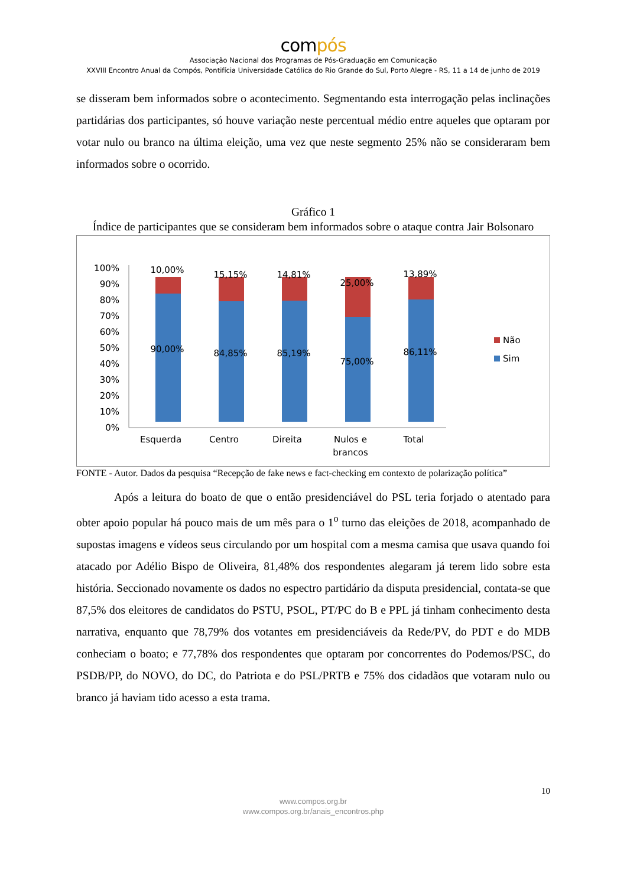compós
Associação Nacional dos Programas de Pós-Graduação em Comunicação
XXVIII Encontro Anual da Compós, Pontifícia Universidade Católica do Rio Grande do Sul, Porto Alegre - RS, 11 a 14 de junho de 2019
se disseram bem informados sobre o acontecimento. Segmentando esta interrogação pelas inclinações partidárias dos participantes, só houve variação neste percentual médio entre aqueles que optaram por votar nulo ou branco na última eleição, uma vez que neste segmento 25% não se consideraram bem informados sobre o ocorrido.
Gráfico 1
Índice de participantes que se consideram bem informados sobre o ataque contra Jair Bolsonaro
0%
10%
20%
30%
40%
50%
60%
70%
80%
90%
100%
10,00%
90,00%
15,15%
84,85%
14,81%
85,19%
25,00%
75,00%
13,89%
86,11%
Esquerda
Centro
Direita
Nulos e
brancos
Total
Não
Sim
FONTE - Autor. Dados da pesquisa “Recepção de fake news e fact-checking em contexto de polarização política”
Após a leitura do boato de que o então presidenciável do PSL teria forjado o atentado para obter apoio popular há pouco mais de um mês para o 1<sup>o</sup> turno das eleições de 2018, acompanhado de supostas imagens e vídeos seus circulando por um hospital com a mesma camisa que usava quando foi atacado por Adélio Bispo de Oliveira, 81,48% dos respondentes alegaram já terem lido sobre esta história. Seccionado novamente os dados no espectro partidário da disputa presidencial, contata-se que 87,5% dos eleitores de candidatos do PSTU, PSOL, PT/PC do B e PPL já tinham conhecimento desta narrativa, enquanto que 78,79% dos votantes em presidenciáveis da Rede/PV, do PDT e do MDB conheciam o boato; e 77,78% dos respondentes que optaram por concorrentes do Podemos/PSC, do PSDB/PP, do NOVO, do DC, do Patriota e do PSL/PRTB e 75% dos cidadãos que votaram nulo ou branco já haviam tido acesso a esta trama.
10
www.compos.org.br
www.compos.org.br/anais_encontros.php